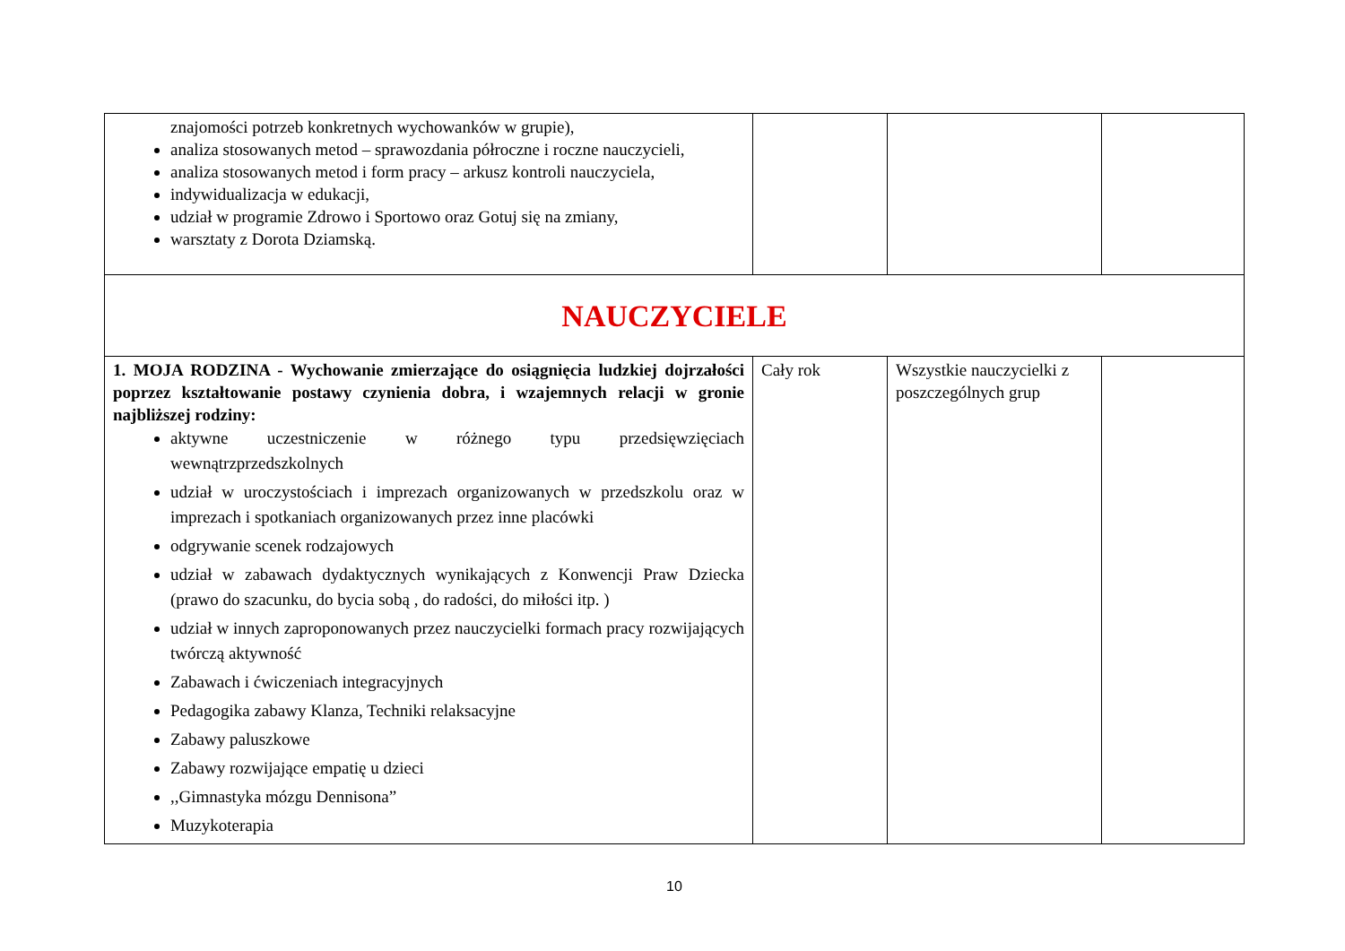| znajomości potrzeb konkretnych wychowanków w grupie), analiza stosowanych metod – sprawozdania półroczne i roczne nauczycieli, analiza stosowanych metod i form pracy – arkusz kontroli nauczyciela, indywidualizacja w edukacji, udział w programie Zdrowo i Sportowo oraz Gotuj się na zmiany, warsztaty z Dorota Dziamską. | | | |
| NAUCZYCIELE | | | |
| 1. MOJA RODZINA - Wychowanie zmierzające do osiągnięcia ludzkiej dojrzałości poprzez kształtowanie postawy czynienia dobra, i wzajemnych relacji w gronie najbliższej rodziny: aktywne uczestniczenie w różnego typu przedsięwzięciach wewnątrzprzedszkolnych udział w uroczystościach i imprezach organizowanych w przedszkolu oraz w imprezach i spotkaniach organizowanych przez inne placówki odgrywanie scenek rodzajowych udział w zabawach dydaktycznych wynikających z Konwencji Praw Dziecka (prawo do szacunku, do bycia sobą , do radości, do miłości itp. ) udział w innych zaproponowanych przez nauczycielki formach pracy rozwijających twórczą aktywność Zabawach i ćwiczeniach integracyjnych Pedagogika zabawy Klanza, Techniki relaksacyjne Zabawy paluszkowe Zabawy rozwijające empatię u dzieci ,,Gimnastyka mózgu Dennisona” Muzykoterapia | Cały rok | Wszystkie nauczycielki z poszczególnych grup | |
10